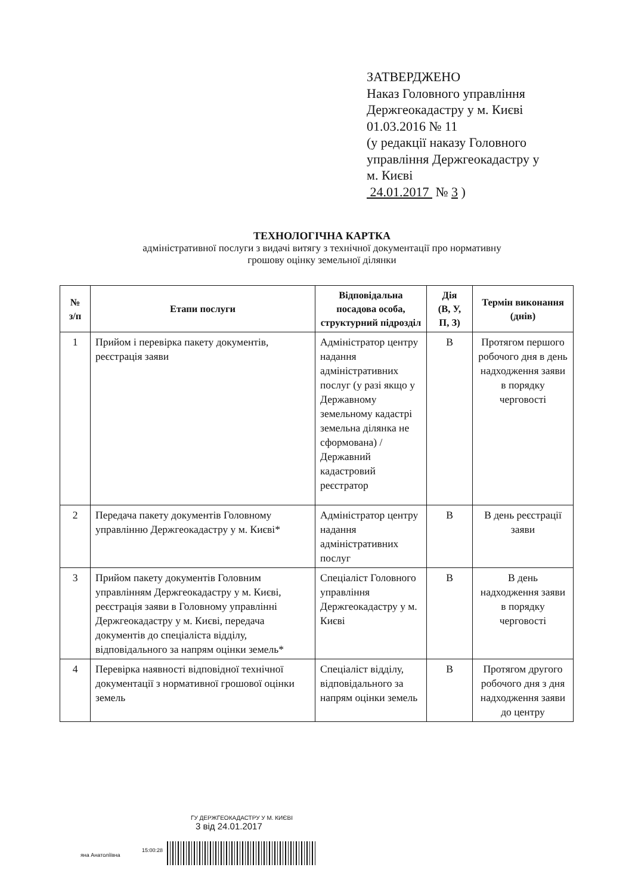ЗАТВЕРДЖЕНО
Наказ Головного управління
Держгеокадастру у м. Києві
01.03.2016 № 11
(у редакції наказу Головного
управління Держгеокадастру у
м. Києві
24.01.2017 № 3 )
ТЕХНОЛОГІЧНА КАРТКА
адміністративної послуги з видачі витягу з технічної документації про нормативну
грошову оцінку земельної ділянки
| № з/п | Етапи послуги | Відповідальна посадова особа, структурний підрозділ | Дія (В, У, П, З) | Термін виконання (днів) |
| --- | --- | --- | --- | --- |
| 1 | Прийом і перевірка пакету документів, реєстрація заяви | Адміністратор центру надання адміністративних послуг (у разі якщо у Державному земельному кадастрі земельна ділянка не сформована) / Державний кадастровий реєстратор | В | Протягом першого робочого дня в день надходження заяви в порядку черговості |
| 2 | Передача пакету документів Головному управлінню Держгеокадастру у м. Києві* | Адміністратор центру надання адміністративних послуг | В | В день реєстрації заяви |
| 3 | Прийом пакету документів Головним управлінням Держгеокадастру у м. Києві, реєстрація заяви в Головному управлінні Держгеокадастру у м. Києві, передача документів до спеціаліста відділу, відповідального за напрям оцінки земель* | Спеціаліст Головного управління Держгеокадастру у м. Києві | В | В день надходження заяви в порядку черговості |
| 4 | Перевірка наявності відповідної технічної документації з нормативної грошової оцінки земель | Спеціаліст відділу, відповідального за напрям оцінки земель | В | Протягом другого робочого дня з дня надходження заяви до центру |
ГУ ДЕРЖГЕОКАДАСТРУ У М. КИЄВІ
3 від 24.01.2017
яна Анатоліївна
15:00:28